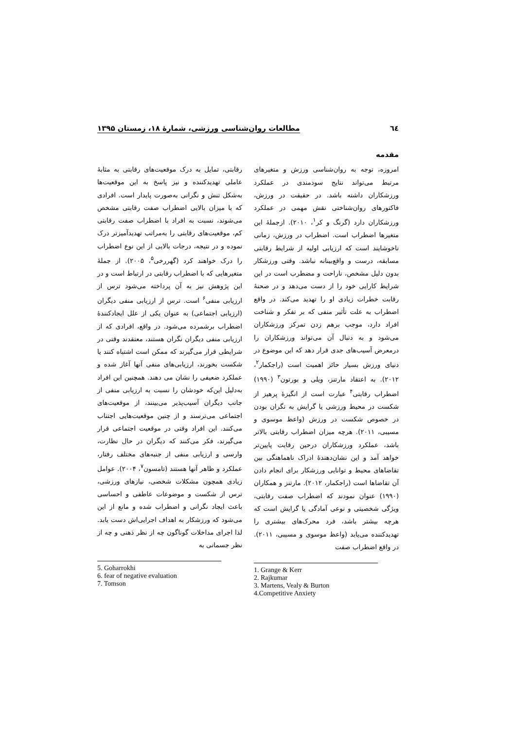٦٤ مطالعات روان‌شناسی ورزشی، شمارۀ ۱۸، زمستان ۱۳۹۵
مقدمه
امروزه، توجه به روان‌شناسی ورزش و متغیرهای مرتبط می‌تواند نتایج سودمندی در عملکرد ورزشکاران داشته باشد. در حقیقت در ورزش، فاکتورهای روان‌شناختی نقش مهمی در عملکرد ورزشکاران دارد (گرنگ و کر<sup>۱</sup>، ۲۰۱۰). ازجملۀ این متغیرها اضطراب است. اضطراب در ورزش، زمانی ناخوشایند است که ارزیابی اولیه از شرایط رقابتی مسابقه، درست و واقع‌بینانه نباشد. وقتی ورزشکار بدون دلیل مشخص، ناراحت و مضطرب است در این شرایط کارایی خود را از دست می‌دهد و در صحنۀ رقابت خطرات زیادی او را تهدید می‌کند. در واقع اضطراب به علت تأثیر منفی که بر تفکر و شناخت افراد دارد، موجب برهم زدن تمرکز ورزشکاران می‌شود و به دنبال آن می‌تواند ورزشکاران را درمعرض آسیب‌های جدی قرار دهد که این موضوع در دنیای ورزش بسیار حائز اهمیت است (راجکمار<sup>۲</sup>، ۲۰۱۲). به اعتقاد مارتنز، ویلی و بورتون<sup>۳</sup> (۱۹۹۰) اضطراب رقابتی<sup>۴</sup> عبارت است از انگیزۀ پرهیز از شکست در محیط ورزشی یا گرایش به نگران بودن در خصوص شکست در ورزش (واعظ موسوی و مسیبی، ۲۰۱۱). هرچه میزان اضطراب رقابتی بالاتر باشد، عملکرد ورزشکاران درحین رقابت پایین‌تر خواهد آمد و این نشان‌دهندۀ ادراک ناهماهنگی بین تقاضاهای محیط و توانایی ورزشکار برای انجام دادن آن تقاضاها است (راجکمار، ۲۰۱۲). مارتنز و همکاران (۱۹۹۰) عنوان نمودند که اضطراب صفت رقابتی، ویژگی شخصیتی و نوعی آمادگی یا گرایش است که هرچه بیشتر باشد، فرد محرک‌های بیشتری را تهدیدکننده می‌یابد (واعظ موسوی و مسیبی، ۲۰۱۱). در واقع اضطراب صفت
1. Grange & Kerr
2. Rajkumar
3. Martens, Vealy & Burton
4.Competitive Anxiety
رقابتی، تمایل به درک موقعیت‌های رقابتی به مثابۀ عاملی تهدیدکننده و نیز پاسخ به این موقعیت‌ها به‌شکل تنش و نگرانی به‌صورت پایدار است. افرادی که با میزان بالایی اضطراب صفت رقابتی مشخص می‌شوند، نسبت به افراد با اضطراب صفت رقابتی کم، موقعیت‌های رقابتی را به‌مراتب تهدیدآمیزتر درک نموده و در نتیجه، درجات بالایی از این نوع اضطراب را درک خواهند کرد (گهررخی<sup>۵</sup>، ۲۰۰۵). از جملۀ متغیرهایی که با اضطراب رقابتی در ارتباط است و در این پژوهش نیز به آن پرداخته می‌شود ترس از ارزیابی منفی<sup>۶</sup> است. ترس از ارزیابی منفی دیگران (ارزیابی اجتماعی) به عنوان یکی از علل ایجادکنندۀ اضطراب برشمرده می‌شود. در واقع، افرادی که از ارزیابی منفی دیگران نگران هستند، معتقدند وقتی در شرایطی قرار می‌گیرند که ممکن است اشتباه کنند یا شکست بخورند، ارزیابی‌های منفی آنها آغاز شده و عملکرد ضعیفی را نشان می دهند. همچنین این افراد به‌دلیل این‌که خودشان را نسبت به ارزیابی منفی از جانب دیگران آسیب‌پذیر می‌بینند، از موقعیت‌های اجتماعی می‌ترسند و از چنین موقعیت‌هایی اجتناب می‌کنند. این افراد وقتی در موقعیت اجتماعی قرار می‌گیرند، فکر می‌کنند که دیگران در حال نظارت، وارسی و ارزیابی منفی از جنبه‌های مختلف رفتار، عملکرد و ظاهر آنها هستند (تامسون<sup>۷</sup>، ۲۰۰۴). عوامل زیادی همچون مشکلات شخصی، نیازهای ورزشی، ترس از شکست و موضوعات عاطفی و احساسی باعث ایجاد نگرانی و اضطراب شده و مانع از این می‌شود که ورزشکار به اهداف اجرایی‌اش دست یابد. لذا اجرای مداخلات گوناگون چه از نظر ذهنی و چه از نظر جسمانی به
5. Goharrokhi
6. fear of negative evaluation
7. Tomson